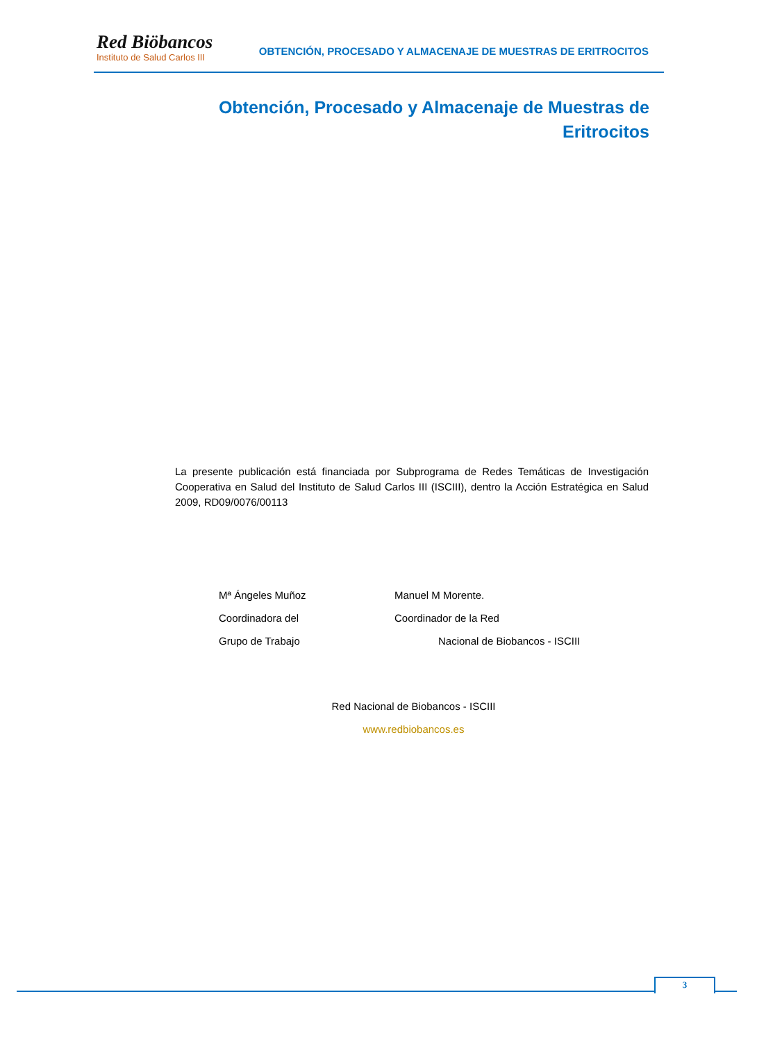Red Biöbancos
Instituto de Salud Carlos III
OBTENCIÓN, PROCESADO Y ALMACENAJE DE MUESTRAS DE ERITROCITOS
Obtención, Procesado y Almacenaje de Muestras de Eritrocitos
La presente publicación está financiada por Subprograma de Redes Temáticas de Investigación Cooperativa en Salud del Instituto de Salud Carlos III (ISCIII), dentro la Acción Estratégica en Salud 2009, RD09/0076/00113
Mª Ángeles Muñoz
Coordinadora del
Grupo de Trabajo
Manuel M Morente.
Coordinador de la Red
Nacional de Biobancos - ISCIII
Red Nacional de Biobancos - ISCIII
www.redbiobancos.es
3